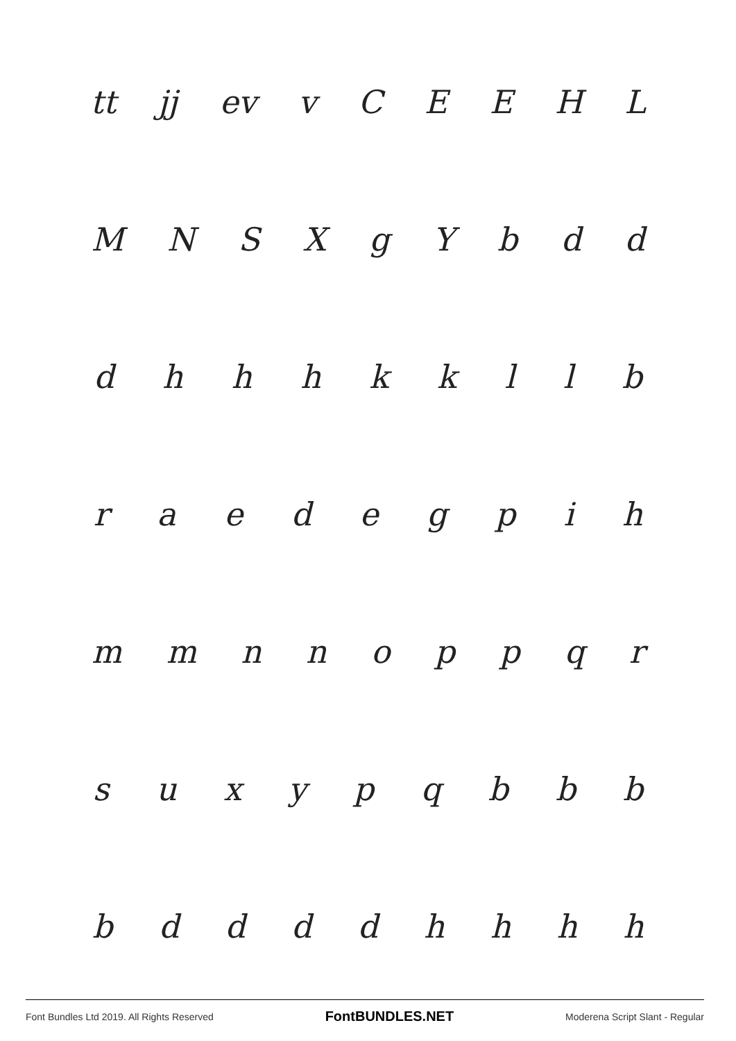tt jj ev vCEEHL
MNSXgYbdd
dhhhkkllb
raedegpih
mmnnoppqr
suxypqbbb
bddddhhhh
Font Bundles Ltd 2019. All Rights Reserved FontBUNDLES.NET Moderena Script Slant - Regular